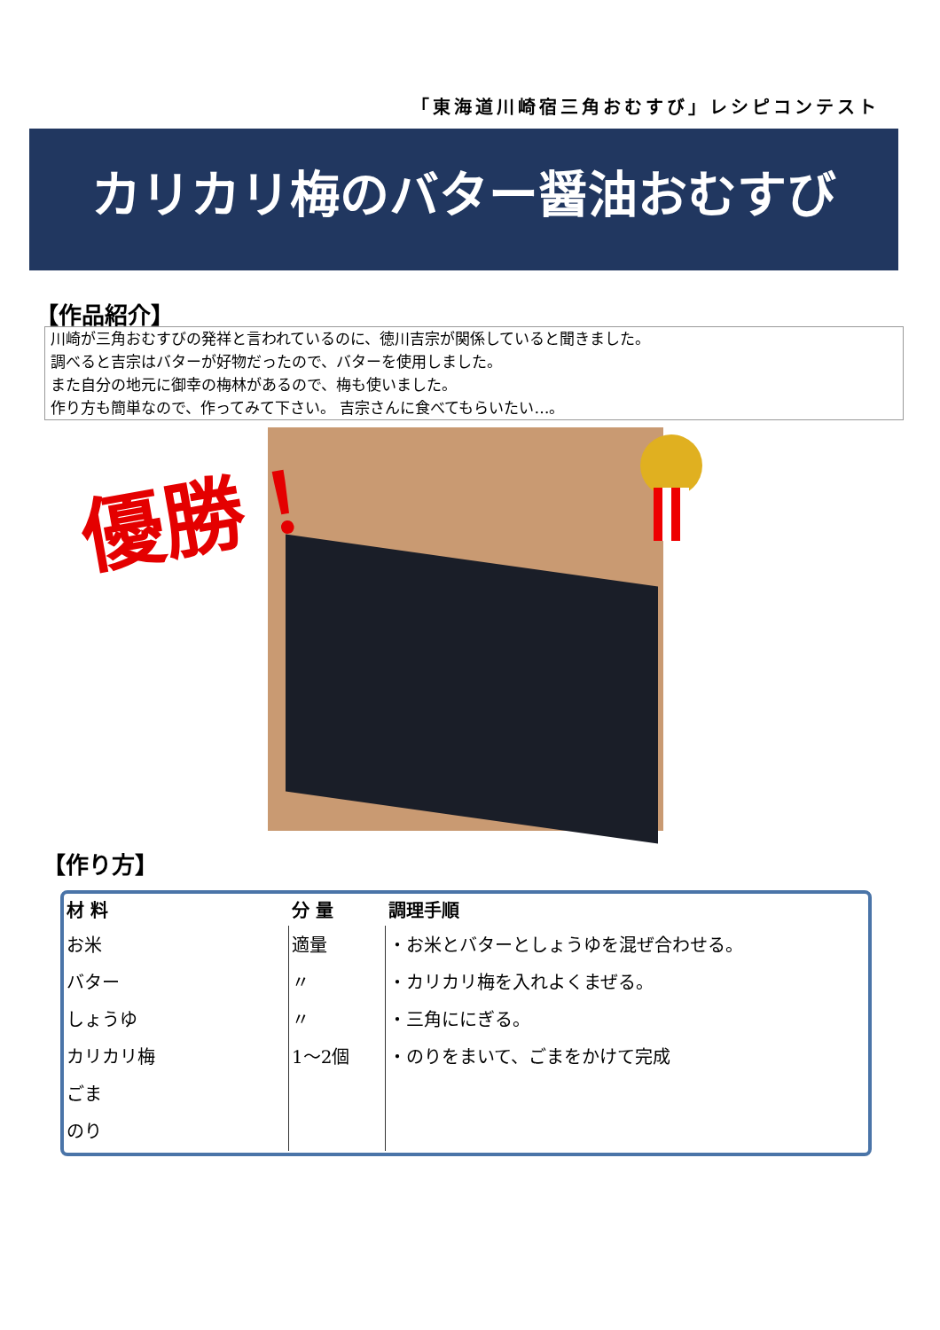「東海道川崎宿三角おむすび」レシピコンテスト
カリカリ梅のバター醤油おむすび
【作品紹介】
川崎が三角おむすびの発祥と言われているのに、徳川吉宗が関係していると聞きました。
調べると吉宗はバターが好物だったので、バターを使用しました。
また自分の地元に御幸の梅林があるので、梅も使いました。
作り方も簡単なので、作ってみて下さい。 吉宗さんに食べてもらいたい…。
優勝！
【作り方】
| 材 料 | 分 量 | 調理手順 |
| --- | --- | --- |
| お米 バター しょうゆ カリカリ梅 ごま のり | 適量 〃 〃 1〜2個 | ・お米とバターとしょうゆを混ぜ合わせる。 ・カリカリ梅を入れよくまぜる。 ・三角ににぎる。 ・のりをまいて、ごまをかけて完成 |